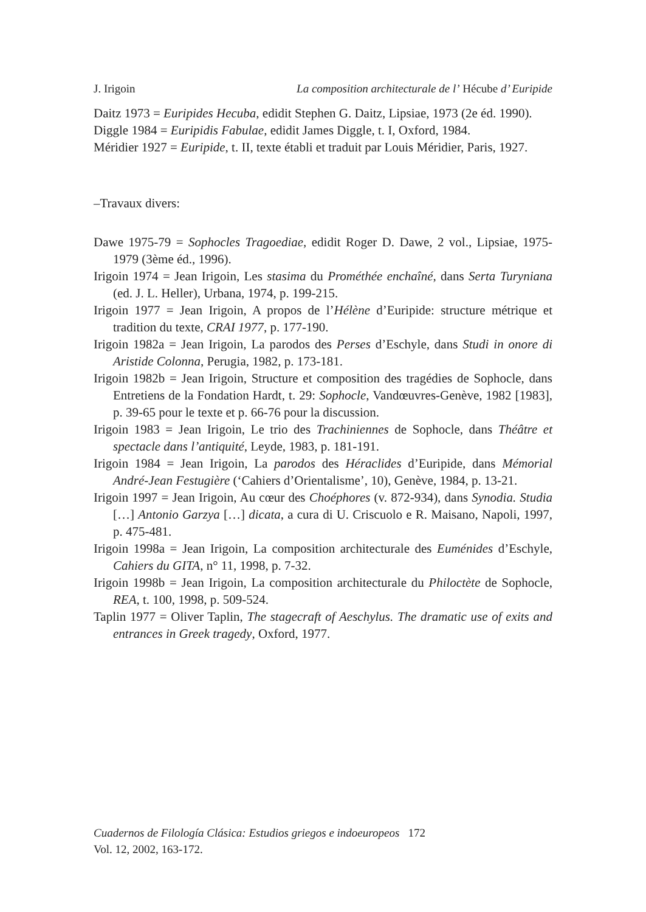J. Irigoin La composition architecturale de l’ Hécube d’ Euripide
Daitz 1973 = Euripides Hecuba, edidit Stephen G. Daitz, Lipsiae, 1973 (2e éd. 1990).
Diggle 1984 = Euripidis Fabulae, edidit James Diggle, t. I, Oxford, 1984.
Méridier 1927 = Euripide, t. II, texte établi et traduit par Louis Méridier, Paris, 1927.
–Travaux divers:
Dawe 1975-79 = Sophocles Tragoediae, edidit Roger D. Dawe, 2 vol., Lipsiae, 1975-1979 (3ème éd., 1996).
Irigoin 1974 = Jean Irigoin, Les stasima du Prométhée enchaîné, dans Serta Turyniana (ed. J. L. Heller), Urbana, 1974, p. 199-215.
Irigoin 1977 = Jean Irigoin, A propos de l’Hélène d’Euripide: structure métrique et tradition du texte, CRAI 1977, p. 177-190.
Irigoin 1982a = Jean Irigoin, La parodos des Perses d’Eschyle, dans Studi in onore di Aristide Colonna, Perugia, 1982, p. 173-181.
Irigoin 1982b = Jean Irigoin, Structure et composition des tragédies de Sophocle, dans Entretiens de la Fondation Hardt, t. 29: Sophocle, Vandœuvres-Genève, 1982 [1983], p. 39-65 pour le texte et p. 66-76 pour la discussion.
Irigoin 1983 = Jean Irigoin, Le trio des Trachiniennes de Sophocle, dans Théâtre et spectacle dans l’antiquité, Leyde, 1983, p. 181-191.
Irigoin 1984 = Jean Irigoin, La parodos des Héraclides d’Euripide, dans Mémorial André-Jean Festugière (‘Cahiers d’Orientalisme’, 10), Genève, 1984, p. 13-21.
Irigoin 1997 = Jean Irigoin, Au cœur des Choéphores (v. 872-934), dans Synodia. Studia […] Antonio Garzya […] dicata, a cura di U. Criscuolo e R. Maisano, Napoli, 1997, p. 475-481.
Irigoin 1998a = Jean Irigoin, La composition architecturale des Euménides d’Eschyle, Cahiers du GITA, n° 11, 1998, p. 7-32.
Irigoin 1998b = Jean Irigoin, La composition architecturale du Philoctète de Sophocle, REA, t. 100, 1998, p. 509-524.
Taplin 1977 = Oliver Taplin, The stagecraft of Aeschylus. The dramatic use of exits and entrances in Greek tragedy, Oxford, 1977.
Cuadernos de Filología Clásica: Estudios griegos e indoeuropeos 172
Vol. 12, 2002, 163-172.